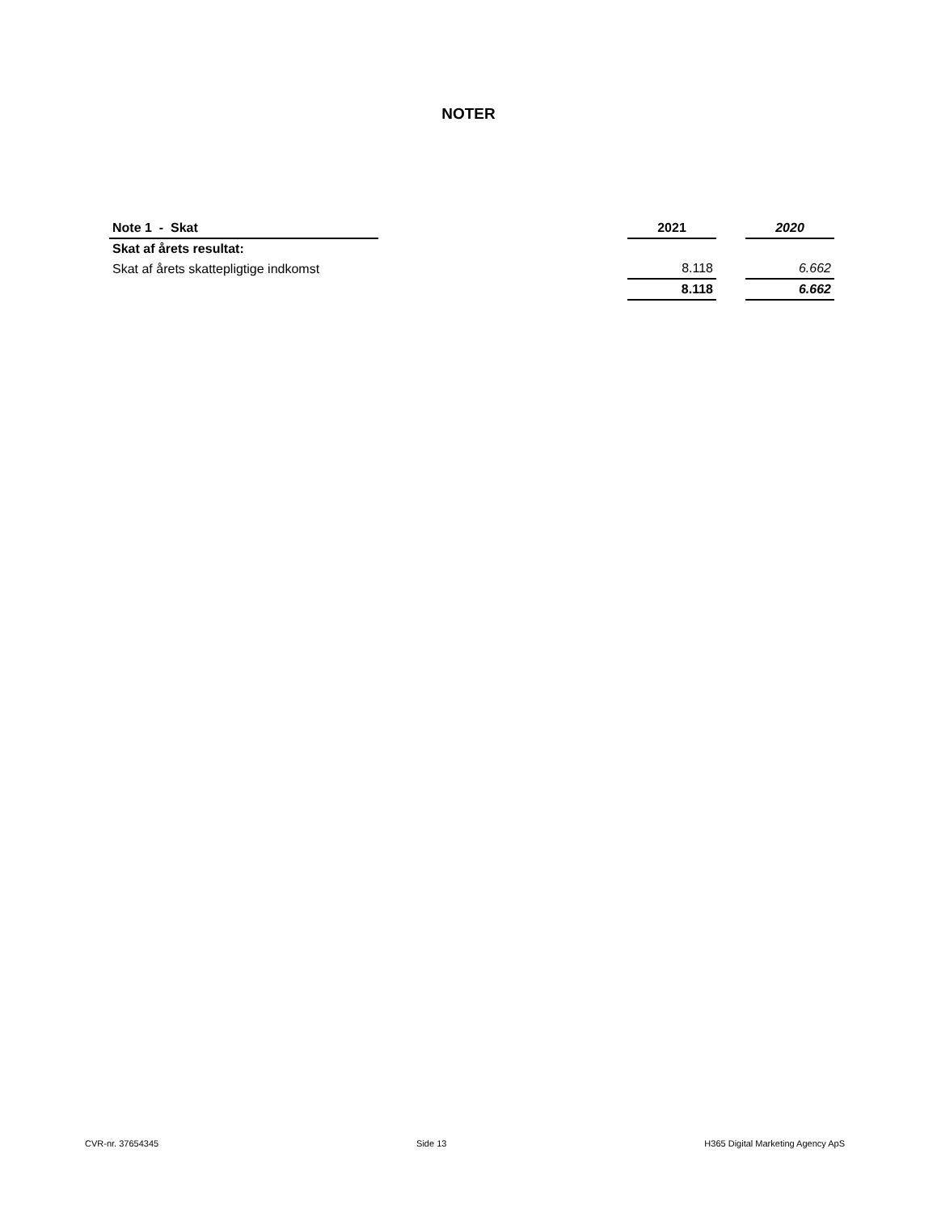NOTER
| Note 1 - Skat | | 2021 | | 2020 |
| --- | --- | --- | --- | --- |
| Skat af årets resultat: | | | | |
| Skat af årets skattepligtige indkomst | | 8.118 | | 6.662 |
| | | 8.118 | | 6.662 |
CVR-nr. 37654345 Side 13 H365 Digital Marketing Agency ApS